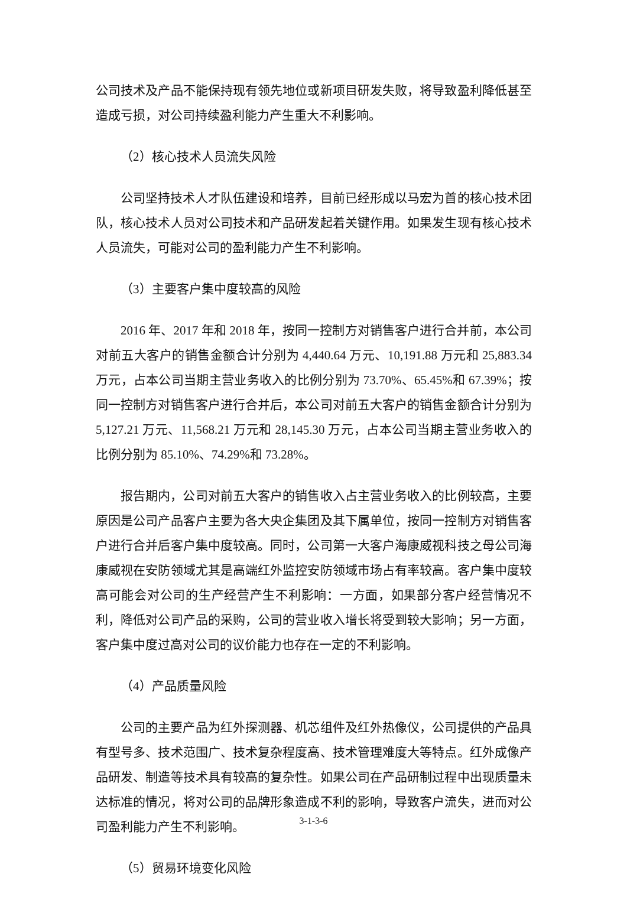公司技术及产品不能保持现有领先地位或新项目研发失败，将导致盈利降低甚至造成亏损，对公司持续盈利能力产生重大不利影响。
（2）核心技术人员流失风险
公司坚持技术人才队伍建设和培养，目前已经形成以马宏为首的核心技术团队，核心技术人员对公司技术和产品研发起着关键作用。如果发生现有核心技术人员流失，可能对公司的盈利能力产生不利影响。
（3）主要客户集中度较高的风险
2016 年、2017 年和 2018 年，按同一控制方对销售客户进行合并前，本公司对前五大客户的销售金额合计分别为 4,440.64 万元、10,191.88 万元和 25,883.34 万元，占本公司当期主营业务收入的比例分别为 73.70%、65.45%和 67.39%；按同一控制方对销售客户进行合并后，本公司对前五大客户的销售金额合计分别为 5,127.21 万元、11,568.21 万元和 28,145.30 万元，占本公司当期主营业务收入的比例分别为 85.10%、74.29%和 73.28%。
报告期内，公司对前五大客户的销售收入占主营业务收入的比例较高，主要原因是公司产品客户主要为各大央企集团及其下属单位，按同一控制方对销售客户进行合并后客户集中度较高。同时，公司第一大客户海康威视科技之母公司海康威视在安防领域尤其是高端红外监控安防领域市场占有率较高。客户集中度较高可能会对公司的生产经营产生不利影响：一方面，如果部分客户经营情况不利，降低对公司产品的采购，公司的营业收入增长将受到较大影响；另一方面，客户集中度过高对公司的议价能力也存在一定的不利影响。
（4）产品质量风险
公司的主要产品为红外探测器、机芯组件及红外热像仪，公司提供的产品具有型号多、技术范围广、技术复杂程度高、技术管理难度大等特点。红外成像产品研发、制造等技术具有较高的复杂性。如果公司在产品研制过程中出现质量未达标准的情况，将对公司的品牌形象造成不利的影响，导致客户流失，进而对公司盈利能力产生不利影响。
（5）贸易环境变化风险
3-1-3-6